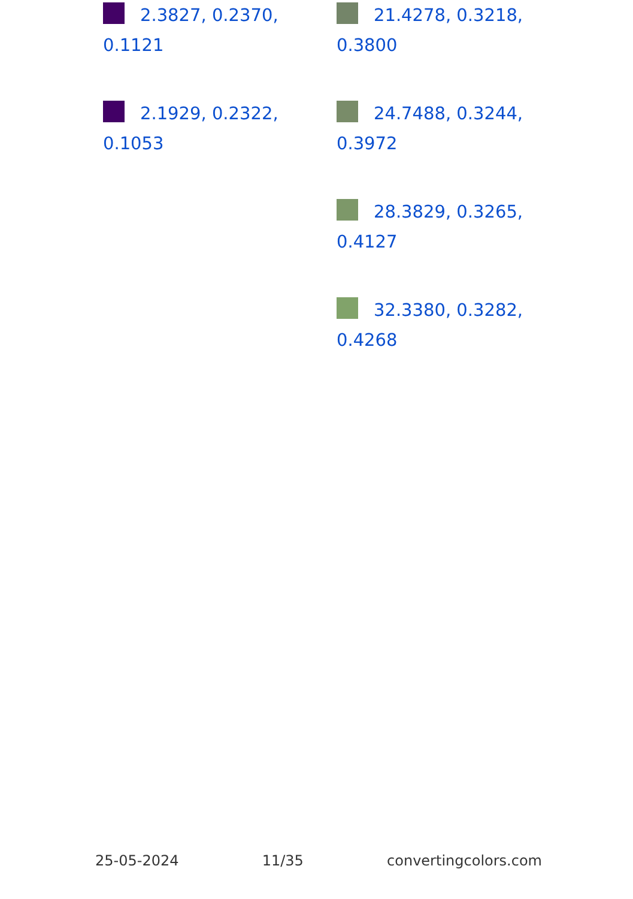2.3827, 0.2370, 0.1121
2.1929, 0.2322, 0.1053
21.4278, 0.3218, 0.3800
24.7488, 0.3244, 0.3972
28.3829, 0.3265, 0.4127
32.3380, 0.3282, 0.4268
25-05-2024 11/35 convertingcolors.com